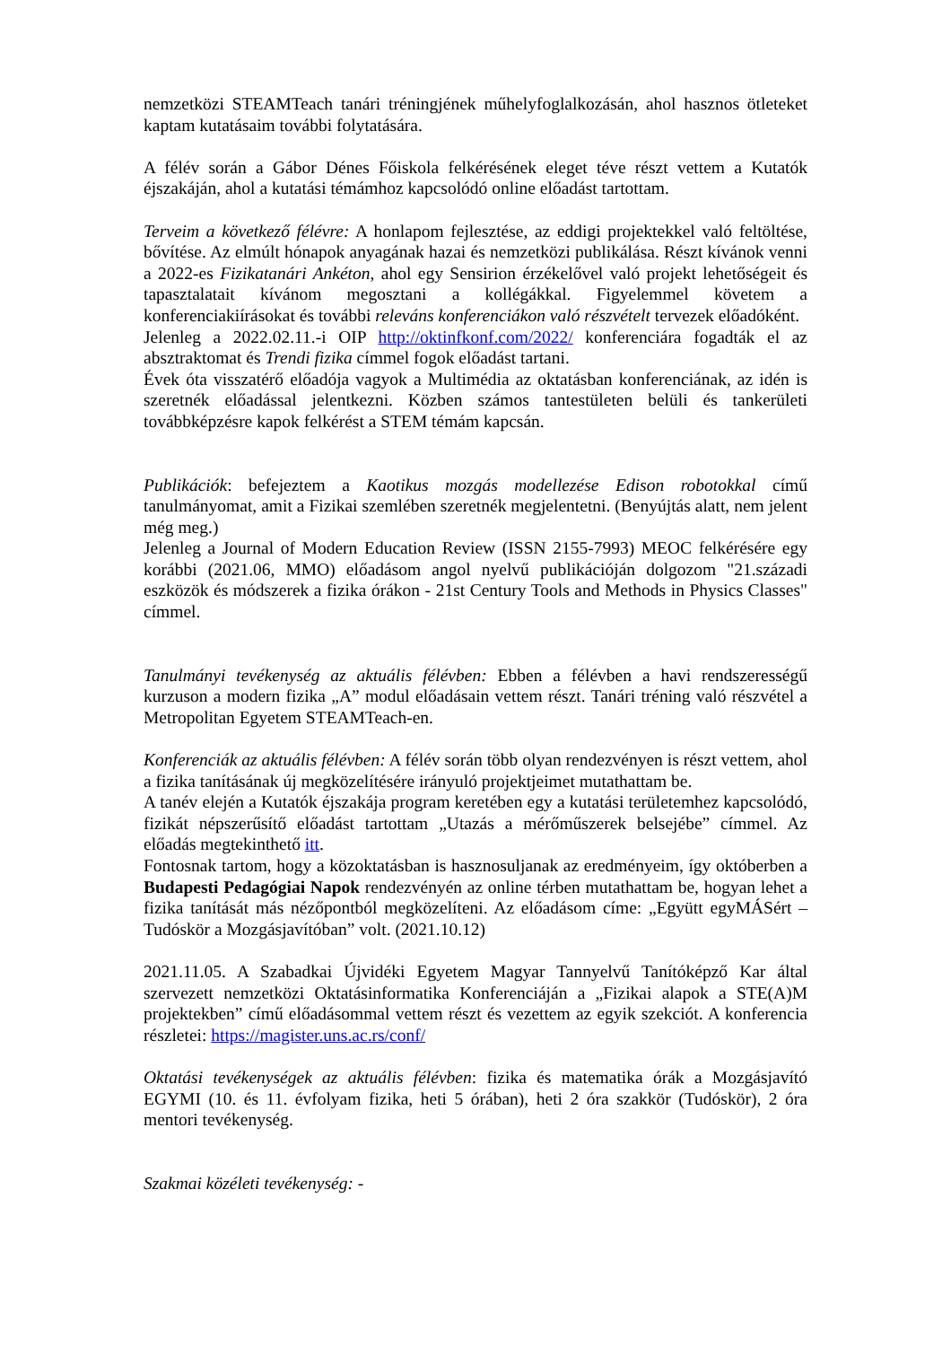nemzetközi STEAMTeach tanári tréningjének műhelyfoglalkozásán, ahol hasznos ötleteket kaptam kutatásaim további folytatására.
A félév során a Gábor Dénes Főiskola felkérésének eleget téve részt vettem a Kutatók éjszakáján, ahol a kutatási témámhoz kapcsolódó online előadást tartottam.
Terveim a következő félévre: A honlapom fejlesztése, az eddigi projektekkel való feltöltése, bővítése. Az elmúlt hónapok anyagának hazai és nemzetközi publikálása. Részt kívánok venni a 2022-es Fizikatanári Ankéton, ahol egy Sensirion érzékelővel való projekt lehetőségeit és tapasztalatait kívánom megosztani a kollégákkal. Figyelemmel követem a konferenciakiírásokat és további releváns konferenciákon való részvételt tervezek előadóként.
Jelenleg a 2022.02.11.-i OIP http://oktinfkonf.com/2022/ konferenciára fogadták el az absztraktomat és Trendi fizika címmel fogok előadást tartani.
Évek óta visszatérő előadója vagyok a Multimédia az oktatásban konferenciának, az idén is szeretnék előadással jelentkezni. Közben számos tantestületen belüli és tankerületi továbbképzésre kapok felkérést a STEM témám kapcsán.
Publikációk: befejeztem a Kaotikus mozgás modellezése Edison robotokkal című tanulmányomat, amit a Fizikai szemlében szeretnék megjelentetni. (Benyújtás alatt, nem jelent még meg.)
Jelenleg a Journal of Modern Education Review (ISSN 2155-7993) MEOC felkérésére egy korábbi (2021.06, MMO) előadásom angol nyelvű publikációján dolgozom "21.századi eszközök és módszerek a fizika órákon - 21st Century Tools and Methods in Physics Classes" címmel.
Tanulmányi tevékenység az aktuális félévben: Ebben a félévben a havi rendszerességű kurzuson a modern fizika „A” modul előadásain vettem részt. Tanári tréning való részvétel a Metropolitan Egyetem STEAMTeach-en.
Konferenciák az aktuális félévben: A félév során több olyan rendezvényen is részt vettem, ahol a fizika tanításának új megközelítésére irányuló projektjeimet mutathattam be.
A tanév elején a Kutatók éjszakája program keretében egy a kutatási területemhez kapcsolódó, fizikát népszerűsítő előadást tartottam „Utazás a mérőműszerek belsejébe” címmel. Az előadás megtekinthető itt.
Fontosnak tartom, hogy a közoktatásban is hasznosuljanak az eredményeim, így októberben a Budapesti Pedagógiai Napok rendezvényén az online térben mutathattam be, hogyan lehet a fizika tanítását más nézőpontból megközelíteni. Az előadásom címe: „Együtt egyMÁSért – Tudóskör a Mozgásjavítóban” volt. (2021.10.12)
2021.11.05. A Szabadkai Újvidéki Egyetem Magyar Tannyelvű Tanítóképző Kar által szervezett nemzetközi Oktatásinformatika Konferenciáján a „Fizikai alapok a STE(A)M projektekben” című előadásommal vettem részt és vezettem az egyik szekciót. A konferencia részletei: https://magister.uns.ac.rs/conf/
Oktatási tevékenységek az aktuális félévben: fizika és matematika órák a Mozgásjavító EGYMI (10. és 11. évfolyam fizika, heti 5 órában), heti 2 óra szakkör (Tudóskör), 2 óra mentori tevékenység.
Szakmai közéleti tevékenység: -